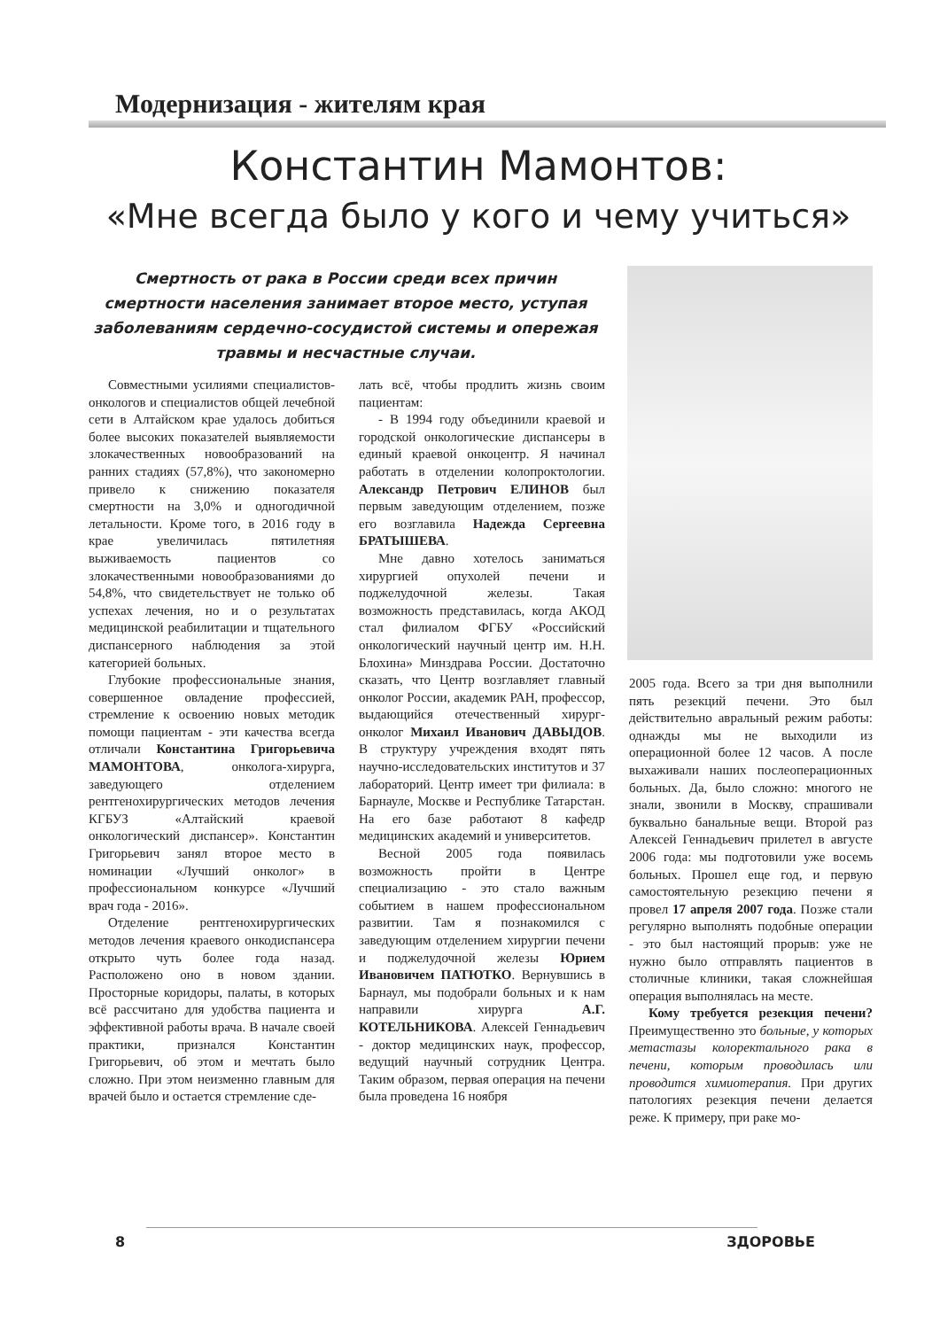Модернизация - жителям края
Константин Мамонтов:
«Мне всегда было у кого и чему учиться»
Смертность от рака в России среди всех причин смертности населения занимает второе место, уступая заболеваниям сердечно-сосудистой системы и опережая травмы и несчастные случаи.
Совместными усилиями специалистов-онкологов и специалистов общей лечебной сети в Алтайском крае удалось добиться более высоких показателей выявляемости злокачественных новообразований на ранних стадиях (57,8%), что закономерно привело к снижению показателя смертности на 3,0% и одногодичной летальности. Кроме того, в 2016 году в крае увеличилась пятилетняя выживаемость пациентов со злокачественными новообразованиями до 54,8%, что свидетельствует не только об успехах лечения, но и о результатах медицинской реабилитации и тщательного диспансерного наблюдения за этой категорией больных.
Глубокие профессиональные знания, совершенное овладение профессией, стремление к освоению новых методик помощи пациентам - эти качества всегда отличали Константина Григорьевича МАМОНТОВА, онколога-хирурга, заведующего отделением рентгенохирургических методов лечения КГБУЗ «Алтайский краевой онкологический диспансер». Константин Григорьевич занял второе место в номинации «Лучший онколог» в профессиональном конкурсе «Лучший врач года - 2016».
Отделение рентгенохирургических методов лечения краевого онкодиспансера открыто чуть более года назад. Расположено оно в новом здании. Просторные коридоры, палаты, в которых всё рассчитано для удобства пациента и эффективной работы врача. В начале своей практики, признался Константин Григорьевич, об этом и мечтать было сложно. При этом неизменно главным для врачей было и остается стремление сде-
лать всё, чтобы продлить жизнь своим пациентам:
- В 1994 году объединили краевой и городской онкологические диспансеры в единый краевой онкоцентр. Я начинал работать в отделении колопроктологии. Александр Петрович ЕЛИНОВ был первым заведующим отделением, позже его возглавила Надежда Сергеевна БРАТЫШЕВА.
Мне давно хотелось заниматься хирургией опухолей печени и поджелудочной железы. Такая возможность представилась, когда АКОД стал филиалом ФГБУ «Российский онкологический научный центр им. Н.Н. Блохина» Минздрава России. Достаточно сказать, что Центр возглавляет главный онколог России, академик РАН, профессор, выдающийся отечественный хирург-онколог Михаил Иванович ДАВЫДОВ. В структуру учреждения входят пять научно-исследовательских институтов и 37 лабораторий. Центр имеет три филиала: в Барнауле, Москве и Республике Татарстан. На его базе работают 8 кафедр медицинских академий и университетов.
Весной 2005 года появилась возможность пройти в Центре специализацию - это стало важным событием в нашем профессиональном развитии. Там я познакомился с заведующим отделением хирургии печени и поджелудочной железы Юрием Ивановичем ПАТЮТКО. Вернувшись в Барнаул, мы подобрали больных и к нам направили хирурга А.Г. КОТЕЛЬНИКОВА. Алексей Геннадьевич - доктор медицинских наук, профессор, ведущий научный сотрудник Центра. Таким образом, первая операция на печени была проведена 16 ноября
2005 года. Всего за три дня выполнили пять резекций печени. Это был действительно авральный режим работы: однажды мы не выходили из операционной более 12 часов. А после выхаживали наших послеоперационных больных. Да, было сложно: многого не знали, звонили в Москву, спрашивали буквально банальные вещи. Второй раз Алексей Геннадьевич прилетел в августе 2006 года: мы подготовили уже восемь больных. Прошел еще год, и первую самостоятельную резекцию печени я провел 17 апреля 2007 года. Позже стали регулярно выполнять подобные операции - это был настоящий прорыв: уже не нужно было отправлять пациентов в столичные клиники, такая сложнейшая операция выполнялась на месте.
Кому требуется резекция печени? Преимущественно это больные, у которых метастазы колоректального рака в печени, которым проводилась или проводится химиотерапия. При других патологиях резекция печени делается реже. К примеру, при раке мо-
8 ЗДОРОВЬЕ